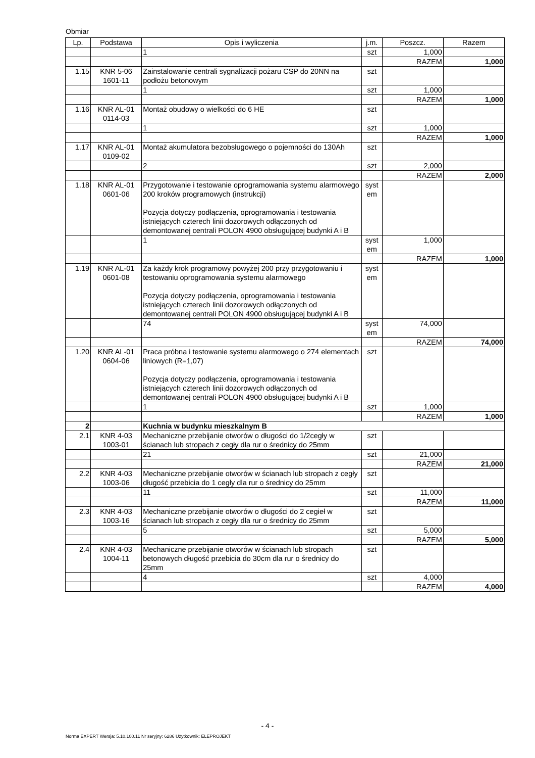Obmiar
| Lp. | Podstawa | Opis i wyliczenia | j.m. | Poszcz. | Razem |
| --- | --- | --- | --- | --- | --- |
| | | 1 | szt | 1,000 | |
| | | | | RAZEM | 1,000 |
| 1.15 | KNR 5-06 1601-11 | Zainstalowanie centrali sygnalizacji pożaru CSP do 20NN na podłożu betonowym | szt | | |
| | | 1 | szt | 1,000 | |
| | | | | RAZEM | 1,000 |
| 1.16 | KNR AL-01 0114-03 | Montaż obudowy o wielkości do 6 HE | szt | | |
| | | 1 | szt | 1,000 | |
| | | | | RAZEM | 1,000 |
| 1.17 | KNR AL-01 0109-02 | Montaż akumulatora bezobsługowego o pojemności do 130Ah | szt | | |
| | | 2 | szt | 2,000 | |
| | | | | RAZEM | 2,000 |
| 1.18 | KNR AL-01 0601-06 | Przygotowanie i testowanie oprogramowania systemu alarmowego 200 kroków programowych (instrukcji) Pozycja dotyczy podłączenia, oprogramowania i testowania istniejących czterech linii dozorowych odłączonych od demontowanej centrali POLON 4900 obsługującej budynki A i B | syst em | | |
| | | 1 | syst em | 1,000 | |
| | | | | RAZEM | 1,000 |
| 1.19 | KNR AL-01 0601-08 | Za każdy krok programowy powyżej 200 przy przygotowaniu i testowaniu oprogramowania systemu alarmowego Pozycja dotyczy podłączenia, oprogramowania i testowania istniejących czterech linii dozorowych odłączonych od demontowanej centrali POLON 4900 obsługującej budynki A i B | syst em | | |
| | | 74 | syst em | 74,000 | |
| | | | | RAZEM | 74,000 |
| 1.20 | KNR AL-01 0604-06 | Praca próbna i testowanie systemu alarmowego o 274 elementach liniowych (R=1,07) Pozycja dotyczy podłączenia, oprogramowania i testowania istniejących czterech linii dozorowych odłączonych od demontowanej centrali POLON 4900 obsługującej budynki A i B | szt | | |
| | | 1 | szt | 1,000 | |
| | | | | RAZEM | 1,000 |
| 2 | | Kuchnia w budynku mieszkalnym B | | | |
| 2.1 | KNR 4-03 1003-01 | Mechaniczne przebijanie otworów o długości do 1/2cegły w ścianach lub stropach z cegły dla rur o średnicy do 25mm | szt | | |
| | | 21 | szt | 21,000 | |
| | | | | RAZEM | 21,000 |
| 2.2 | KNR 4-03 1003-06 | Mechaniczne przebijanie otworów w ścianach lub stropach z cegły długość przebicia do 1 cegły dla rur o średnicy do 25mm | szt | | |
| | | 11 | szt | 11,000 | |
| | | | | RAZEM | 11,000 |
| 2.3 | KNR 4-03 1003-16 | Mechaniczne przebijanie otworów o długości do 2 cegieł w ścianach lub stropach z cegły dla rur o średnicy do 25mm | szt | | |
| | | 5 | szt | 5,000 | |
| | | | | RAZEM | 5,000 |
| 2.4 | KNR 4-03 1004-11 | Mechaniczne przebijanie otworów w ścianach lub stropach betonowych długość przebicia do 30cm dla rur o średnicy do 25mm | szt | | |
| | | 4 | szt | 4,000 | |
| | | | | RAZEM | 4,000 |
- 4 -
Norma EXPERT Wersja: 5.10.100.11 Nr seryjny: 6286 Użytkownik: ELEPROJEKT